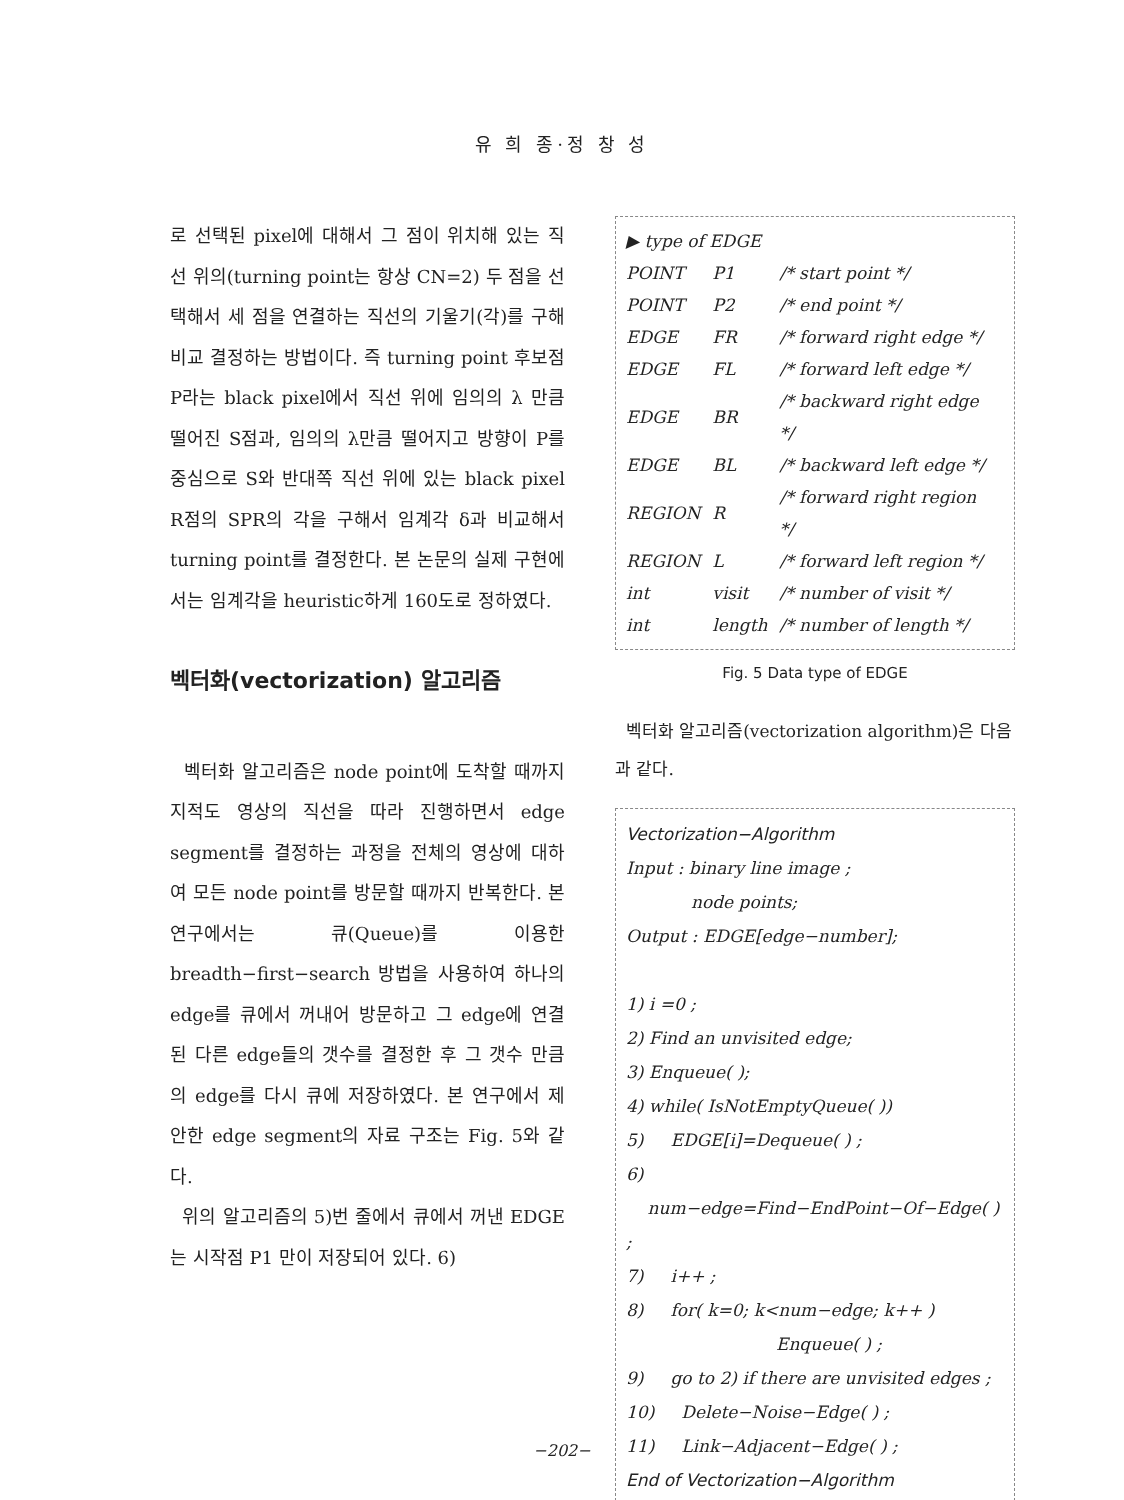유 희 종·정 창 성
로 선택된 pixel에 대해서 그 점이 위치해 있는 직선 위의(turning point는 항상 CN=2) 두 점을 선택해서 세 점을 연결하는 직선의 기울기(각)를 구해 비교 결정하는 방법이다. 즉 turning point 후보점 P라는 black pixel에서 직선 위에 임의의 λ 만큼 떨어진 S점과, 임의의 λ만큼 떨어지고 방향이 P를 중심으로 S와 반대쪽 직선 위에 있는 black pixel R점의 SPR의 각을 구해서 임계각 δ과 비교해서 turning point를 결정한다. 본 논문의 실제 구현에서는 임계각을 heuristic하게 160도로 정하였다.
벡터화(vectorization) 알고리즘
벡터화 알고리즘은 node point에 도착할 때까지 지적도 영상의 직선을 따라 진행하면서 edge segment를 결정하는 과정을 전체의 영상에 대하여 모든 node point를 방문할 때까지 반복한다. 본 연구에서는 큐(Queue)를 이용한 breadth−first−search 방법을 사용하여 하나의 edge를 큐에서 꺼내어 방문하고 그 edge에 연결된 다른 edge들의 갯수를 결정한 후 그 갯수 만큼의 edge를 다시 큐에 저장하였다. 본 연구에서 제안한 edge segment의 자료 구조는 Fig. 5와 같다.
위의 알고리즘의 5)번 줄에서 큐에서 꺼낸 EDGE는 시작점 P1 만이 저장되어 있다. 6)
▶ type of EDGE
| POINT | P1 | /* start point */ |
| POINT | P2 | /* end point */ |
| EDGE | FR | /* forward right edge */ |
| EDGE | FL | /* forward left edge */ |
| EDGE | BR | /* backward right edge */ |
| EDGE | BL | /* backward left edge */ |
| REGION | R | /* forward right region */ |
| REGION | L | /* forward left region */ |
| int | visit | /* number of visit */ |
| int | length | /* number of length */ |
Fig. 5 Data type of EDGE
벡터화 알고리즘(vectorization algorithm)은 다음과 같다.
Vectorization−Algorithm
Input : binary line image ;
node points;
Output : EDGE[edge−number];
1) i =0 ;
2) Find an unvisited edge;
3) Enqueue( );
4) while( IsNotEmptyQueue( ))
5) EDGE[i]=Dequeue( ) ;
6) num−edge=Find−EndPoint−Of−Edge( ) ;
7) i++ ;
8) for( k=0; k<num−edge; k++ )
Enqueue( ) ;
9) go to 2) if there are unvisited edges ;
10) Delete−Noise−Edge( ) ;
11) Link−Adjacent−Edge( ) ;
End of Vectorization−Algorithm
−202−